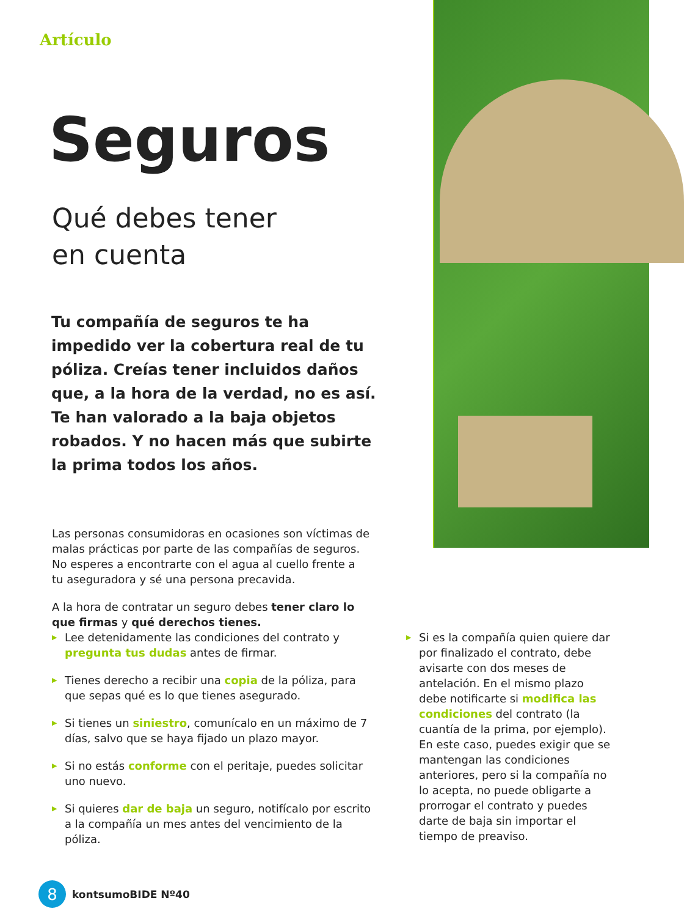Artículo
Seguros
Qué debes tener
en cuenta
Tu compañía de seguros te ha impedido ver la cobertura real de tu póliza. Creías tener incluidos daños que, a la hora de la verdad, no es así. Te han valorado a la baja objetos robados. Y no hacen más que subirte la prima todos los años.
Las personas consumidoras en ocasiones son víctimas de malas prácticas por parte de las compañías de seguros. No esperes a encontrarte con el agua al cuello frente a tu aseguradora y sé una persona precavida.
A la hora de contratar un seguro debes tener claro lo que firmas y qué derechos tienes.
▶ Lee detenidamente las condiciones del contrato y pregunta tus dudas antes de firmar.
▶ Tienes derecho a recibir una copia de la póliza, para que sepas qué es lo que tienes asegurado.
▶ Si tienes un siniestro, comunícalo en un máximo de 7 días, salvo que se haya fijado un plazo mayor.
▶ Si no estás conforme con el peritaje, puedes solicitar uno nuevo.
▶ Si quieres dar de baja un seguro, notifícalo por escrito a la compañía un mes antes del vencimiento de la póliza.
▶ Si es la compañía quien quiere dar por finalizado el contrato, debe avisarte con dos meses de antelación. En el mismo plazo debe notificarte si modifica las condiciones del contrato (la cuantía de la prima, por ejemplo). En este caso, puedes exigir que se mantengan las condiciones anteriores, pero si la compañía no lo acepta, no puede obligarte a prorrogar el contrato y puedes darte de baja sin importar el tiempo de preaviso.
8
kontsumoBIDE Nº40